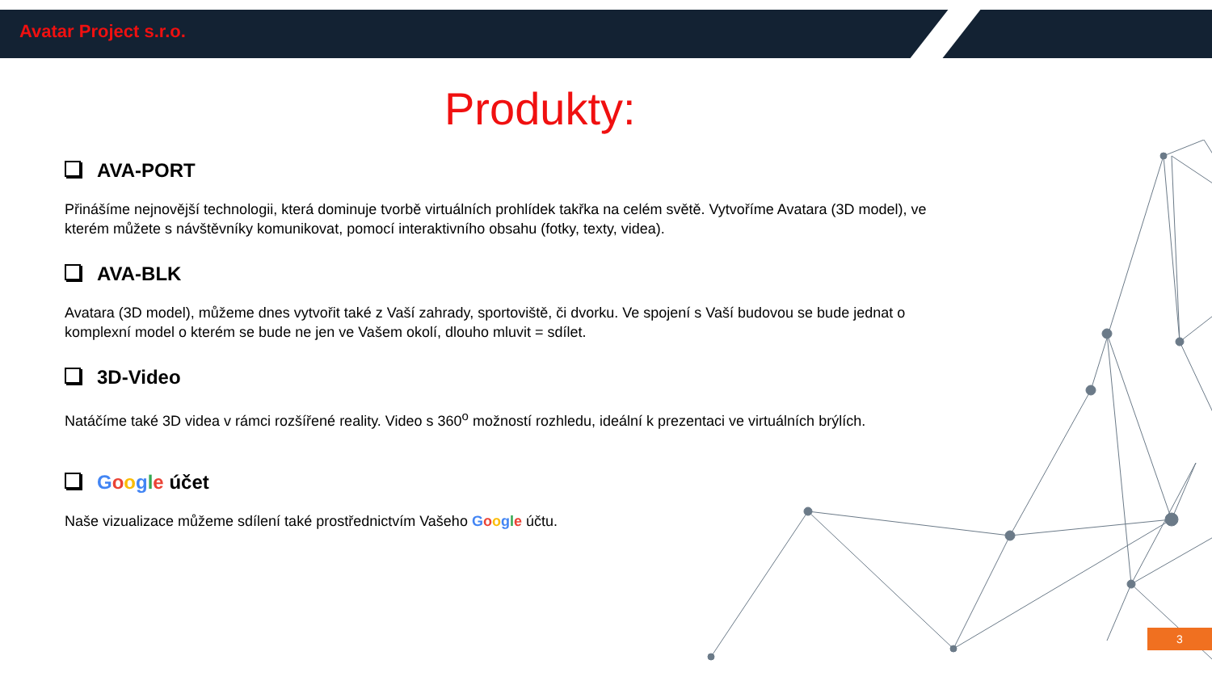Avatar Project s.r.o.
Produkty:
AVA-PORT
Přinášíme nejnovější technologii, která dominuje tvorbě virtuálních prohlídek takřka na celém světě. Vytvoříme Avatara (3D model), ve kterém můžete s návštěvníky komunikovat, pomocí interaktivního obsahu (fotky, texty, videa).
AVA-BLK
Avatara (3D model), můžeme dnes vytvořit také z Vaší zahrady, sportoviště, či dvorku. Ve spojení s Vaší budovou se bude jednat o komplexní model o kterém se bude ne jen ve Vašem okolí, dlouho mluvit = sdílet.
3D-Video
Natáčíme také 3D videa v rámci rozšířené reality. Video s 360<sup>o</sup> možností rozhledu, ideální k prezentaci ve virtuálních brýlích.
Google účet
Naše vizualizace můžeme sdílení také prostřednictvím Vašeho Google účtu.
3